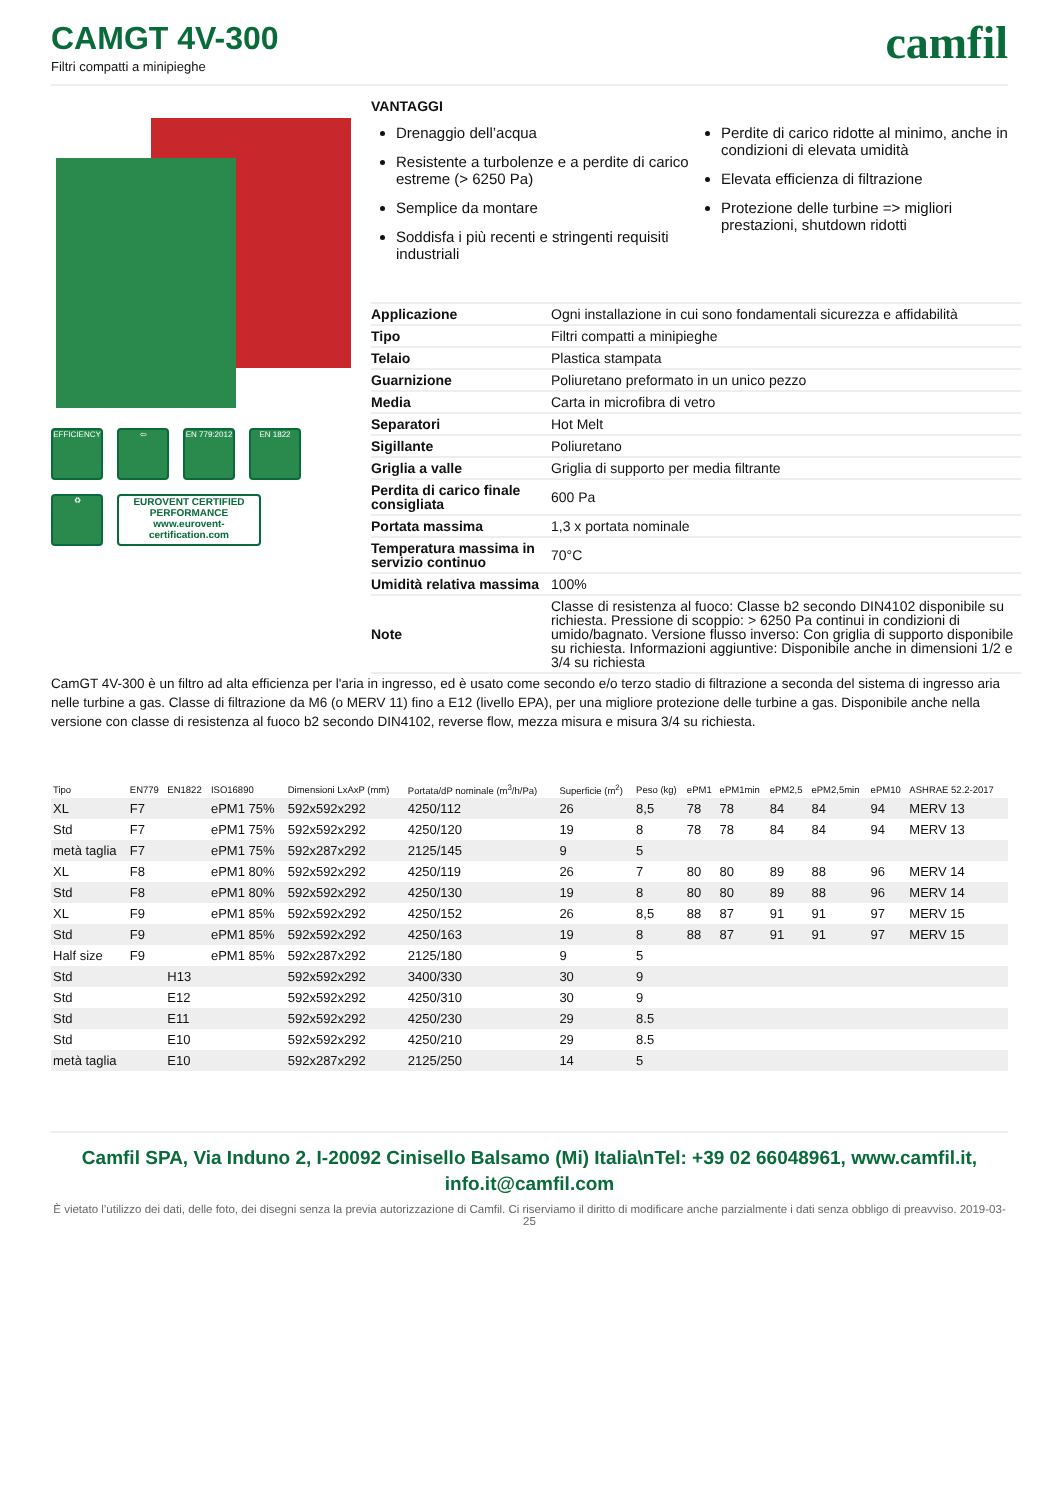CAMGT 4V-300
Filtri compatti a minipieghe
camfil
EFFICIENCY
⇦
EN 779:2012
EN 1822
♻
EUROVENT CERTIFIED PERFORMANCE
www.eurovent-certification.com
VANTAGGI
Drenaggio dell’acqua
Resistente a turbolenze e a perdite di carico estreme (> 6250 Pa)
Semplice da montare
Soddisfa i più recenti e stringenti requisiti industriali
Perdite di carico ridotte al minimo, anche in condizioni di elevata umidità
Elevata efficienza di filtrazione
Protezione delle turbine => migliori prestazioni, shutdown ridotti
| Applicazione | Ogni installazione in cui sono fondamentali sicurezza e affidabilità |
| Tipo | Filtri compatti a minipieghe |
| Telaio | Plastica stampata |
| Guarnizione | Poliuretano preformato in un unico pezzo |
| Media | Carta in microfibra di vetro |
| Separatori | Hot Melt |
| Sigillante | Poliuretano |
| Griglia a valle | Griglia di supporto per media filtrante |
| Perdita di carico finale consigliata | 600 Pa |
| Portata massima | 1,3 x portata nominale |
| Temperatura massima in servizio continuo | 70°C |
| Umidità relativa massima | 100% |
| Note | Classe di resistenza al fuoco: Classe b2 secondo DIN4102 disponibile su richiesta. Pressione di scoppio: > 6250 Pa continui in condizioni di umido/bagnato. Versione flusso inverso: Con griglia di supporto disponibile su richiesta. Informazioni aggiuntive: Disponibile anche in dimensioni 1/2 e 3/4 su richiesta |
CamGT 4V-300 è un filtro ad alta efficienza per l'aria in ingresso, ed è usato come secondo e/o terzo stadio di filtrazione a seconda del sistema di ingresso aria nelle turbine a gas. Classe di filtrazione da M6 (o MERV 11) fino a E12 (livello EPA), per una migliore protezione delle turbine a gas. Disponibile anche nella versione con classe di resistenza al fuoco b2 secondo DIN4102, reverse flow, mezza misura e misura 3/4 su richiesta.
| Tipo | EN779 | EN1822 | ISO16890 | Dimensioni LxAxP (mm) | Portata/dP nominale (m<sup>3</sup>/h/Pa) | Superficie (m<sup>2</sup>) | Peso (kg) | ePM1 | ePM1min | ePM2,5 | ePM2,5min | ePM10 | ASHRAE 52.2-2017 |
| --- | --- | --- | --- | --- | --- | --- | --- | --- | --- | --- | --- | --- | --- |
| XL | F7 | | ePM1 75% | 592x592x292 | 4250/112 | 26 | 8,5 | 78 | 78 | 84 | 84 | 94 | MERV 13 |
| Std | F7 | | ePM1 75% | 592x592x292 | 4250/120 | 19 | 8 | 78 | 78 | 84 | 84 | 94 | MERV 13 |
| metà taglia | F7 | | ePM1 75% | 592x287x292 | 2125/145 | 9 | 5 | | | | | | |
| XL | F8 | | ePM1 80% | 592x592x292 | 4250/119 | 26 | 7 | 80 | 80 | 89 | 88 | 96 | MERV 14 |
| Std | F8 | | ePM1 80% | 592x592x292 | 4250/130 | 19 | 8 | 80 | 80 | 89 | 88 | 96 | MERV 14 |
| XL | F9 | | ePM1 85% | 592x592x292 | 4250/152 | 26 | 8,5 | 88 | 87 | 91 | 91 | 97 | MERV 15 |
| Std | F9 | | ePM1 85% | 592x592x292 | 4250/163 | 19 | 8 | 88 | 87 | 91 | 91 | 97 | MERV 15 |
| Half size | F9 | | ePM1 85% | 592x287x292 | 2125/180 | 9 | 5 | | | | | | |
| Std | | H13 | | 592x592x292 | 3400/330 | 30 | 9 | | | | | | |
| Std | | E12 | | 592x592x292 | 4250/310 | 30 | 9 | | | | | | |
| Std | | E11 | | 592x592x292 | 4250/230 | 29 | 8.5 | | | | | | |
| Std | | E10 | | 592x592x292 | 4250/210 | 29 | 8.5 | | | | | | |
| metà taglia | | E10 | | 592x287x292 | 2125/250 | 14 | 5 | | | | | | |
Camfil SPA, Via Induno 2, I-20092 Cinisello Balsamo (Mi) Italia\nTel: +39 02 66048961, www.camfil.it, info.it@camfil.com
È vietato l’utilizzo dei dati, delle foto, dei disegni senza la previa autorizzazione di Camfil. Ci riserviamo il diritto di modificare anche parzialmente i dati senza obbligo di preavviso. 2019-03-25